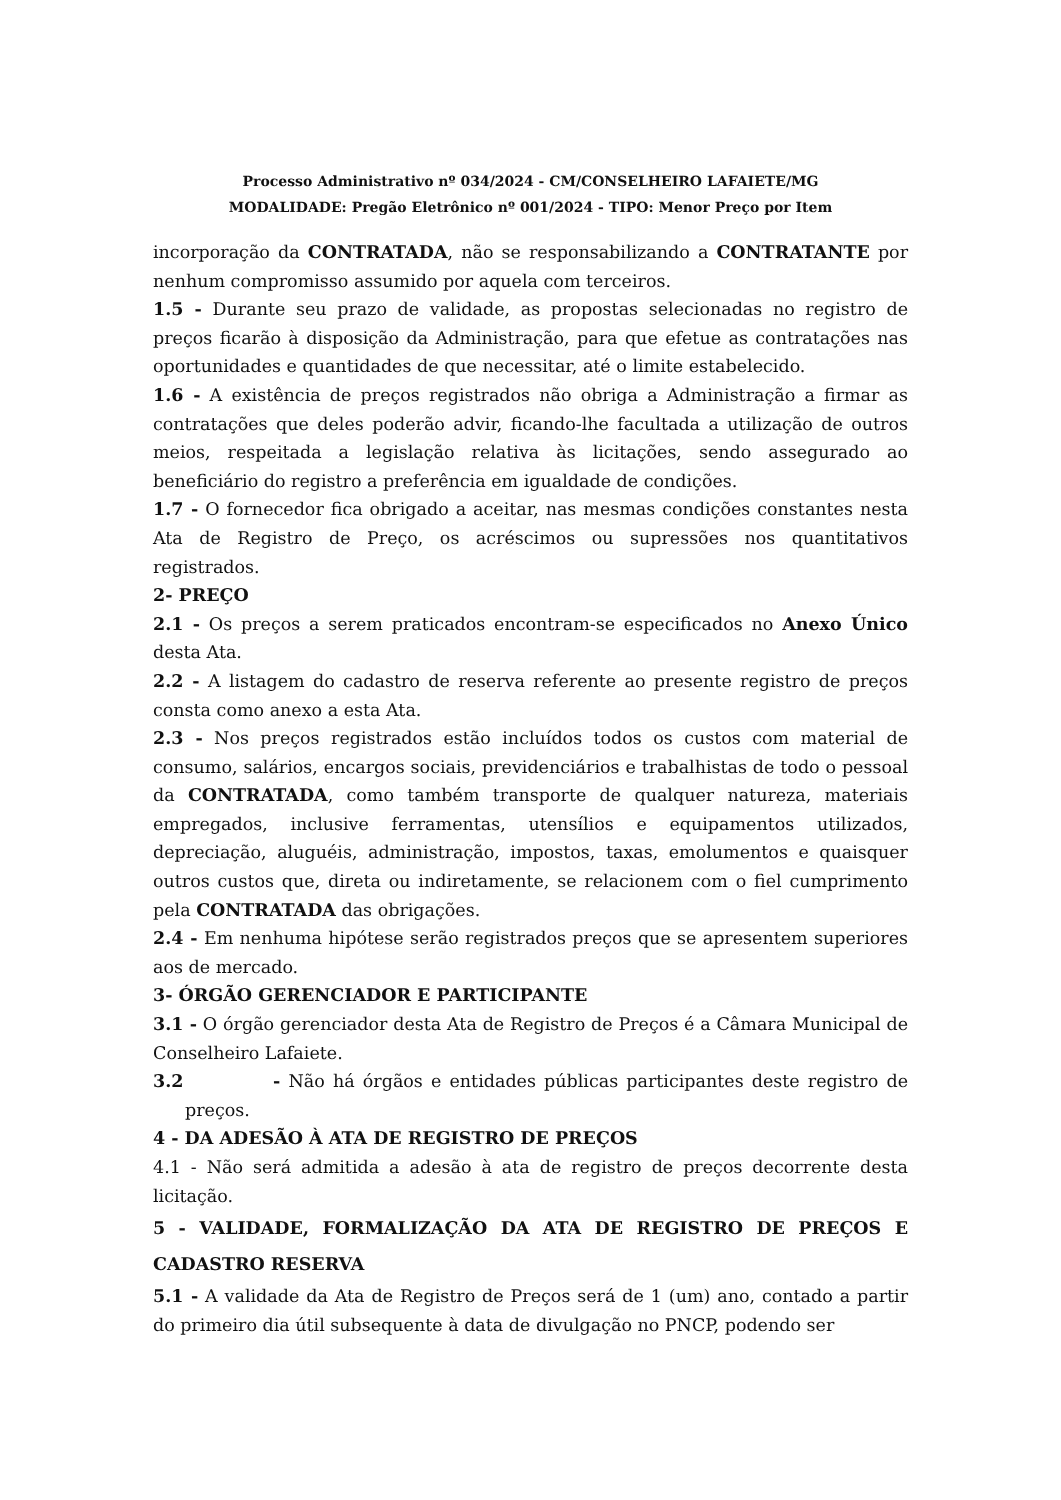Processo Administrativo nº 034/2024 - CM/CONSELHEIRO LAFAIETE/MG
MODALIDADE: Pregão Eletrônico nº 001/2024 - TIPO: Menor Preço por Item
incorporação da CONTRATADA, não se responsabilizando a CONTRATANTE por nenhum compromisso assumido por aquela com terceiros.
1.5 - Durante seu prazo de validade, as propostas selecionadas no registro de preços ficarão à disposição da Administração, para que efetue as contratações nas oportunidades e quantidades de que necessitar, até o limite estabelecido.
1.6 - A existência de preços registrados não obriga a Administração a firmar as contratações que deles poderão advir, ficando-lhe facultada a utilização de outros meios, respeitada a legislação relativa às licitações, sendo assegurado ao beneficiário do registro a preferência em igualdade de condições.
1.7 - O fornecedor fica obrigado a aceitar, nas mesmas condições constantes nesta Ata de Registro de Preço, os acréscimos ou supressões nos quantitativos registrados.
2- PREÇO
2.1 - Os preços a serem praticados encontram-se especificados no Anexo Único desta Ata.
2.2 - A listagem do cadastro de reserva referente ao presente registro de preços consta como anexo a esta Ata.
2.3 - Nos preços registrados estão incluídos todos os custos com material de consumo, salários, encargos sociais, previdenciários e trabalhistas de todo o pessoal da CONTRATADA, como também transporte de qualquer natureza, materiais empregados, inclusive ferramentas, utensílios e equipamentos utilizados, depreciação, aluguéis, administração, impostos, taxas, emolumentos e quaisquer outros custos que, direta ou indiretamente, se relacionem com o fiel cumprimento pela CONTRATADA das obrigações.
2.4 - Em nenhuma hipótese serão registrados preços que se apresentem superiores aos de mercado.
3- ÓRGÃO GERENCIADOR E PARTICIPANTE
3.1 - O órgão gerenciador desta Ata de Registro de Preços é a Câmara Municipal de Conselheiro Lafaiete.
3.2 - Não há órgãos e entidades públicas participantes deste registro de preços.
4 - DA ADESÃO À ATA DE REGISTRO DE PREÇOS
4.1 - Não será admitida a adesão à ata de registro de preços decorrente desta licitação.
5 - VALIDADE, FORMALIZAÇÃO DA ATA DE REGISTRO DE PREÇOS E CADASTRO RESERVA
5.1 - A validade da Ata de Registro de Preços será de 1 (um) ano, contado a partir do primeiro dia útil subsequente à data de divulgação no PNCP, podendo ser